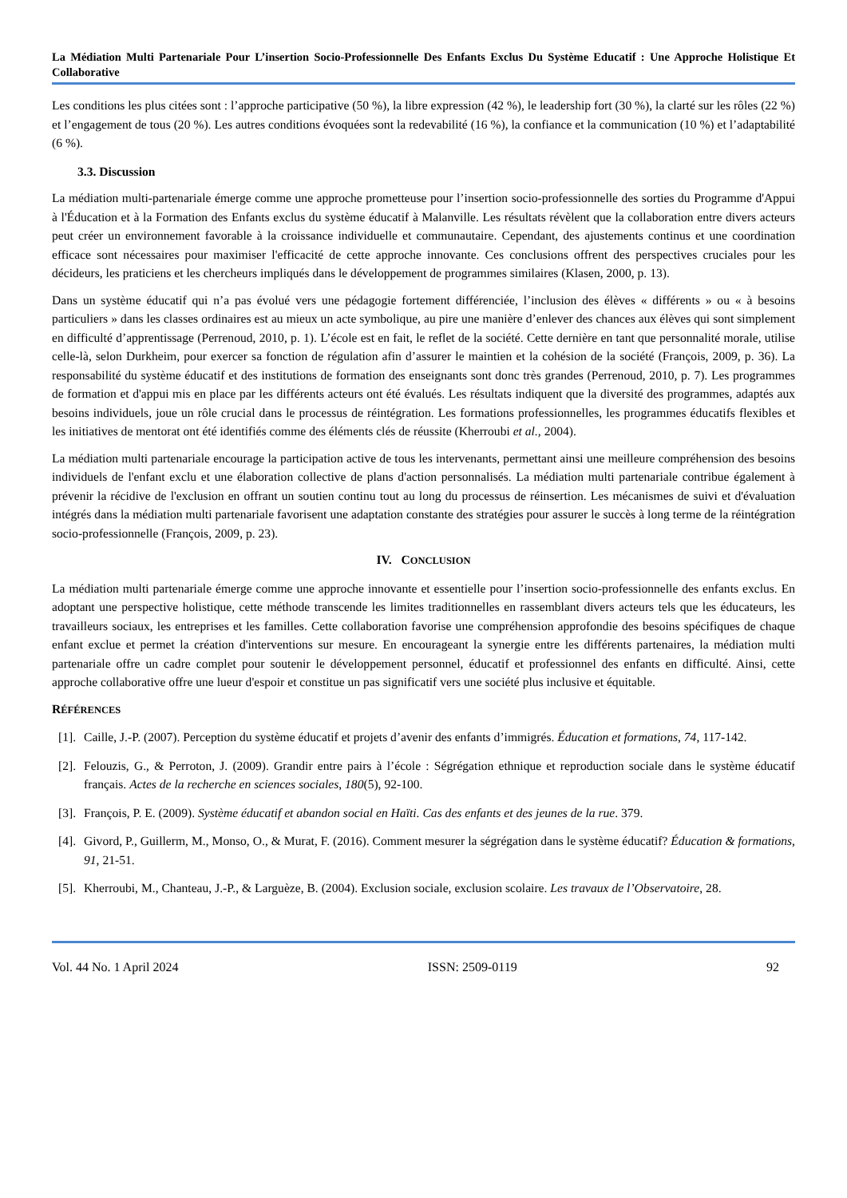La Médiation Multi Partenariale Pour L’insertion Socio-Professionnelle Des Enfants Exclus Du Système Educatif : Une Approche Holistique Et Collaborative
Les conditions les plus citées sont : l’approche participative (50 %), la libre expression (42 %), le leadership fort (30 %), la clarté sur les rôles (22 %) et l’engagement de tous (20 %). Les autres conditions évoquées sont la redevabilité (16 %), la confiance et la communication (10 %) et l’adaptabilité (6 %).
3.3. Discussion
La médiation multi-partenariale émerge comme une approche prometteuse pour l’insertion socio-professionnelle des sorties du Programme d'Appui à l'Éducation et à la Formation des Enfants exclus du système éducatif à Malanville. Les résultats révèlent que la collaboration entre divers acteurs peut créer un environnement favorable à la croissance individuelle et communautaire. Cependant, des ajustements continus et une coordination efficace sont nécessaires pour maximiser l'efficacité de cette approche innovante. Ces conclusions offrent des perspectives cruciales pour les décideurs, les praticiens et les chercheurs impliqués dans le développement de programmes similaires (Klasen, 2000, p. 13).
Dans un système éducatif qui n’a pas évolué vers une pédagogie fortement différenciée, l’inclusion des élèves « différents » ou « à besoins particuliers » dans les classes ordinaires est au mieux un acte symbolique, au pire une manière d’enlever des chances aux élèves qui sont simplement en difficulté d’apprentissage (Perrenoud, 2010, p. 1). L’école est en fait, le reflet de la société. Cette dernière en tant que personnalité morale, utilise celle-là, selon Durkheim, pour exercer sa fonction de régulation afin d’assurer le maintien et la cohésion de la société (François, 2009, p. 36). La responsabilité du système éducatif et des institutions de formation des enseignants sont donc très grandes (Perrenoud, 2010, p. 7). Les programmes de formation et d'appui mis en place par les différents acteurs ont été évalués. Les résultats indiquent que la diversité des programmes, adaptés aux besoins individuels, joue un rôle crucial dans le processus de réintégration. Les formations professionnelles, les programmes éducatifs flexibles et les initiatives de mentorat ont été identifiés comme des éléments clés de réussite (Kherroubi et al., 2004).
La médiation multi partenariale encourage la participation active de tous les intervenants, permettant ainsi une meilleure compréhension des besoins individuels de l'enfant exclu et une élaboration collective de plans d'action personnalisés. La médiation multi partenariale contribue également à prévenir la récidive de l'exclusion en offrant un soutien continu tout au long du processus de réinsertion. Les mécanismes de suivi et d'évaluation intégrés dans la médiation multi partenariale favorisent une adaptation constante des stratégies pour assurer le succès à long terme de la réintégration socio-professionnelle (François, 2009, p. 23).
IV. CONCLUSION
La médiation multi partenariale émerge comme une approche innovante et essentielle pour l’insertion socio-professionnelle des enfants exclus. En adoptant une perspective holistique, cette méthode transcende les limites traditionnelles en rassemblant divers acteurs tels que les éducateurs, les travailleurs sociaux, les entreprises et les familles. Cette collaboration favorise une compréhension approfondie des besoins spécifiques de chaque enfant exclue et permet la création d'interventions sur mesure. En encourageant la synergie entre les différents partenaires, la médiation multi partenariale offre un cadre complet pour soutenir le développement personnel, éducatif et professionnel des enfants en difficulté. Ainsi, cette approche collaborative offre une lueur d'espoir et constitue un pas significatif vers une société plus inclusive et équitable.
RÉFÉRENCES
[1]. Caille, J.-P. (2007). Perception du système éducatif et projets d’avenir des enfants d’immigrés. Éducation et formations, 74, 117-142.
[2]. Felouzis, G., & Perroton, J. (2009). Grandir entre pairs à l’école : Ségrégation ethnique et reproduction sociale dans le système éducatif français. Actes de la recherche en sciences sociales, 180(5), 92-100.
[3]. François, P. E. (2009). Système éducatif et abandon social en Haïti. Cas des enfants et des jeunes de la rue. 379.
[4]. Givord, P., Guillerm, M., Monso, O., & Murat, F. (2016). Comment mesurer la ségrégation dans le système éducatif? Éducation & formations, 91, 21-51.
[5]. Kherroubi, M., Chanteau, J.-P., & Larguèze, B. (2004). Exclusion sociale, exclusion scolaire. Les travaux de l’Observatoire, 28.
Vol. 44 No. 1 April 2024 ISSN: 2509-0119 92